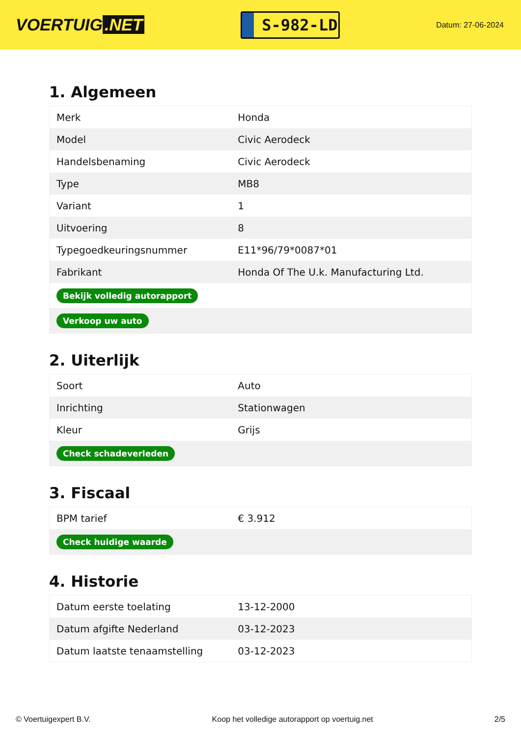VOERTUIG.NET
S-982-LD
Datum: 27-06-2024
1. Algemeen
| Merk | Honda |
| Model | Civic Aerodeck |
| Handelsbenaming | Civic Aerodeck |
| Type | MB8 |
| Variant | 1 |
| Uitvoering | 8 |
| Typegoedkeuringsnummer | E11*96/79*0087*01 |
| Fabrikant | Honda Of The U.k. Manufacturing Ltd. |
| Bekijk volledig autorapport | |
| Verkoop uw auto | |
2. Uiterlijk
| Soort | Auto |
| Inrichting | Stationwagen |
| Kleur | Grijs |
| Check schadeverleden | |
3. Fiscaal
| BPM tarief | € 3.912 |
| Check huidige waarde | |
4. Historie
| Datum eerste toelating | 13-12-2000 |
| Datum afgifte Nederland | 03-12-2023 |
| Datum laatste tenaamstelling | 03-12-2023 |
© Voertuigexpert B.V. Koop het volledige autorapport op voertuig.net 2/5